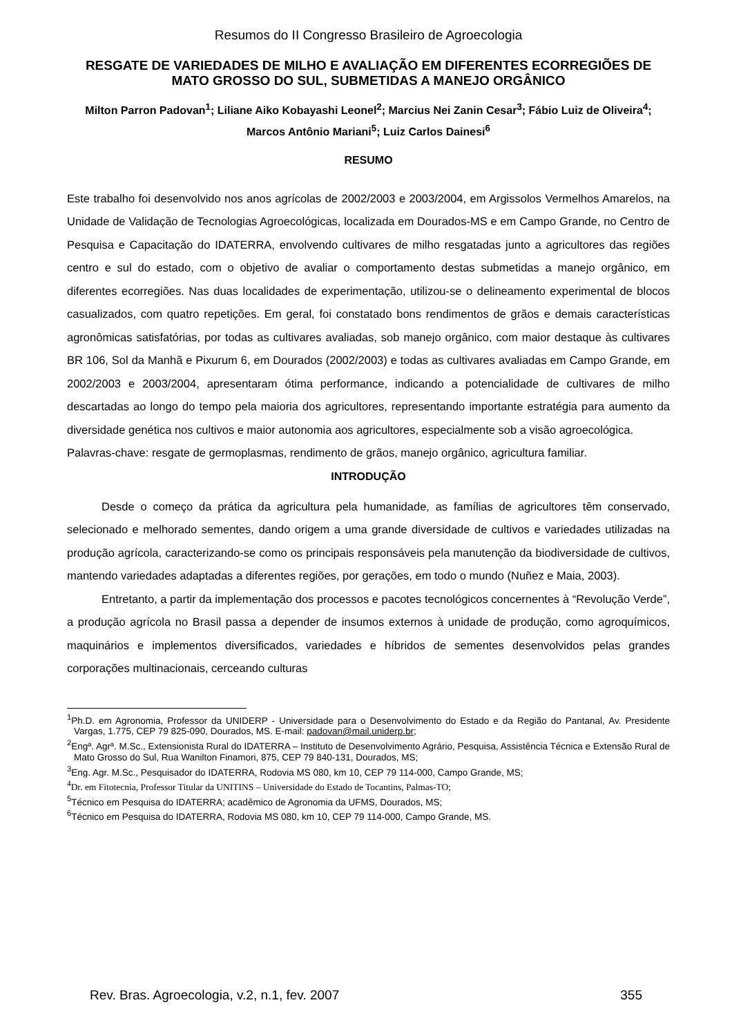Resumos do II Congresso Brasileiro de Agroecologia
RESGATE DE VARIEDADES DE MILHO E AVALIAÇÃO EM DIFERENTES ECORREGIÕES DE MATO GROSSO DO SUL, SUBMETIDAS A MANEJO ORGÂNICO
Milton Parron Padovan<sup>1</sup>; Liliane Aiko Kobayashi Leonel<sup>2</sup>; Marcius Nei Zanin Cesar<sup>3</sup>; Fábio Luiz de Oliveira<sup>4</sup>; Marcos Antônio Mariani<sup>5</sup>; Luiz Carlos Dainesi<sup>6</sup>
RESUMO
Este trabalho foi desenvolvido nos anos agrícolas de 2002/2003 e 2003/2004, em Argissolos Vermelhos Amarelos, na Unidade de Validação de Tecnologias Agroecológicas, localizada em Dourados-MS e em Campo Grande, no Centro de Pesquisa e Capacitação do IDATERRA, envolvendo cultivares de milho resgatadas junto a agricultores das regiões centro e sul do estado, com o objetivo de avaliar o comportamento destas submetidas a manejo orgânico, em diferentes ecorregiões. Nas duas localidades de experimentação, utilizou-se o delineamento experimental de blocos casualizados, com quatro repetições. Em geral, foi constatado bons rendimentos de grãos e demais características agronômicas satisfatórias, por todas as cultivares avaliadas, sob manejo orgânico, com maior destaque às cultivares BR 106, Sol da Manhã e Pixurum 6, em Dourados (2002/2003) e todas as cultivares avaliadas em Campo Grande, em 2002/2003 e 2003/2004, apresentaram ótima performance, indicando a potencialidade de cultivares de milho descartadas ao longo do tempo pela maioria dos agricultores, representando importante estratégia para aumento da diversidade genética nos cultivos e maior autonomia aos agricultores, especialmente sob a visão agroecológica.
Palavras-chave: resgate de germoplasmas, rendimento de grãos, manejo orgânico, agricultura familiar.
INTRODUÇÃO
Desde o começo da prática da agricultura pela humanidade, as famílias de agricultores têm conservado, selecionado e melhorado sementes, dando origem a uma grande diversidade de cultivos e variedades utilizadas na produção agrícola, caracterizando-se como os principais responsáveis pela manutenção da biodiversidade de cultivos, mantendo variedades adaptadas a diferentes regiões, por gerações, em todo o mundo (Nuñez e Maia, 2003).
Entretanto, a partir da implementação dos processos e pacotes tecnológicos concernentes à “Revolução Verde”, a produção agrícola no Brasil passa a depender de insumos externos à unidade de produção, como agroquímicos, maquinários e implementos diversificados, variedades e híbridos de sementes desenvolvidos pelas grandes corporações multinacionais, cerceando culturas
<sup>1</sup> Ph.D. em Agronomia, Professor da UNIDERP - Universidade para o Desenvolvimento do Estado e da Região do Pantanal, Av. Presidente Vargas, 1.775, CEP 79 825-090, Dourados, MS. E-mail: padovan@mail.uniderp.br;
<sup>2</sup> Engª. Agrª. M.Sc., Extensionista Rural do IDATERRA – Instituto de Desenvolvimento Agrário, Pesquisa, Assistência Técnica e Extensão Rural de Mato Grosso do Sul, Rua Wanilton Finamori, 875, CEP 79 840-131, Dourados, MS;
<sup>3</sup> Eng. Agr. M.Sc., Pesquisador do IDATERRA, Rodovia MS 080, km 10, CEP 79 114-000, Campo Grande, MS;
<sup>4</sup> Dr. em Fitotecnia, Professor Titular da UNITINS – Universidade do Estado de Tocantins, Palmas-TO;
<sup>5</sup> Técnico em Pesquisa do IDATERRA; acadêmico de Agronomia da UFMS, Dourados, MS;
<sup>6</sup> Técnico em Pesquisa do IDATERRA, Rodovia MS 080, km 10, CEP 79 114-000, Campo Grande, MS.
Rev. Bras. Agroecologia, v.2, n.1, fev. 2007 355